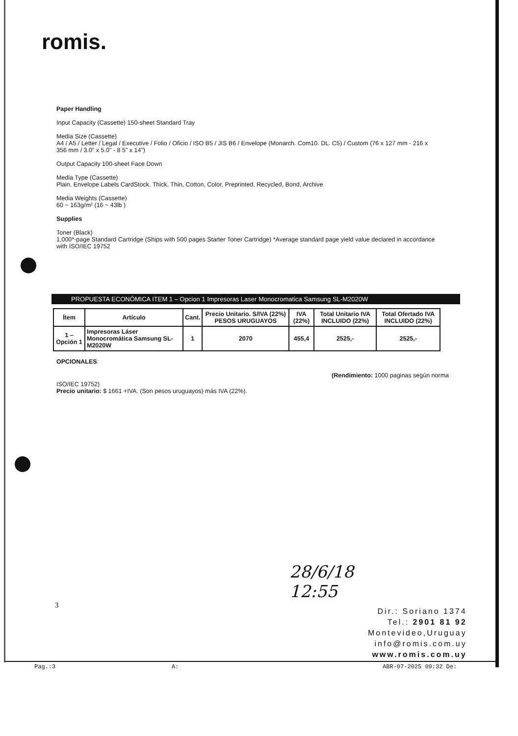romis.
Paper Handling
Input Capacity (Cassette) 150-sheet Standard Tray
Media Size (Cassette)
A4 / A5 / Letter / Legal / Executive / Folio / Oficio / ISO B5 / JIS B6 / Envelope (Monarch. Com10. DL. C5) / Custom (76 x 127 mm - 216 x 356 mm / 3.0" x 5.0" - 8 5" x 14")
Output Capacity 100-sheet Face Down
Media Type (Cassette)
Plain. Envelope Labels CardStock. Thick, Thin, Cotton, Color, Preprinted, Recycled, Bond, Archive
Media Weights (Cassette)
60 ~ 163g/m² (16 ~ 43lb )
Supplies
Toner (Black)
1,000*-page Standard Cartridge (Ships with 500 pages Starter Toner Cartridge) *Average standard page yield value declared in accordance with ISO/IEC 19752
PROPUESTA ECONÓMICA ITEM 1 – Opcion 1 Impresoras Laser Monocromatica Samsung SL-M2020W
| Ítem | Artículo | Cant. | Precio Unitario. S/IVA (22%) PESOS URUGUAYOS | IVA (22%) | Total Unitario IVA INCLUIDO (22%) | Total Ofertado IVA INCLUIDO (22%) |
| --- | --- | --- | --- | --- | --- | --- |
| 1 – Opción 1 | Impresoras Láser Monocromática Samsung SL-M2020W | 1 | 2070 | 455,4 | 2525,- | 2525,- |
OPCIONALES:
(Rendimiento: 1000 paginas según norma
ISO/IEC 19752)
Precio unitario: $ 1661 +IVA. (Son pesos uruguayos) más IVA (22%).
3
28/6/18
12:55
Dir.: Soriano 1374
Tel.: 2901 81 92
Montevideo,Uruguay
info@romis.com.uy
www.romis.com.uy
Pag.:3 A: ABR-07-2025 09:32 De: